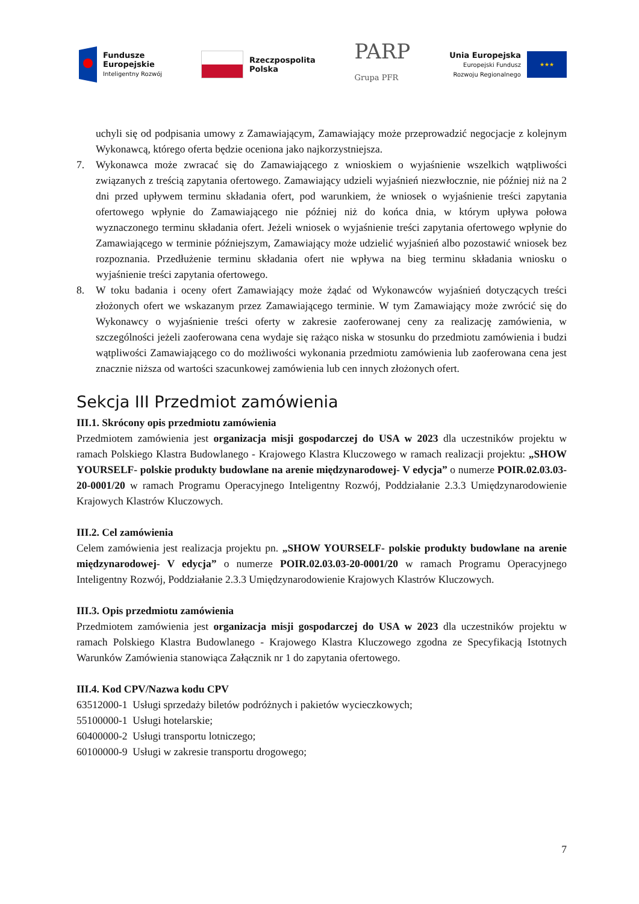Fundusze
Europejskie
Inteligentny Rozwój
Rzeczpospolita
Polska
PARP
Grupa PFR
Unia Europejska
Europejski Fundusz
Rozwoju Regionalnego
★★★
uchyli się od podpisania umowy z Zamawiającym, Zamawiający może przeprowadzić negocjacje z kolejnym Wykonawcą, którego oferta będzie oceniona jako najkorzystniejsza.
7. Wykonawca może zwracać się do Zamawiającego z wnioskiem o wyjaśnienie wszelkich wątpliwości związanych z treścią zapytania ofertowego. Zamawiający udzieli wyjaśnień niezwłocznie, nie później niż na 2 dni przed upływem terminu składania ofert, pod warunkiem, że wniosek o wyjaśnienie treści zapytania ofertowego wpłynie do Zamawiającego nie później niż do końca dnia, w którym upływa połowa wyznaczonego terminu składania ofert. Jeżeli wniosek o wyjaśnienie treści zapytania ofertowego wpłynie do Zamawiającego w terminie późniejszym, Zamawiający może udzielić wyjaśnień albo pozostawić wniosek bez rozpoznania. Przedłużenie terminu składania ofert nie wpływa na bieg terminu składania wniosku o wyjaśnienie treści zapytania ofertowego.
8. W toku badania i oceny ofert Zamawiający może żądać od Wykonawców wyjaśnień dotyczących treści złożonych ofert we wskazanym przez Zamawiającego terminie. W tym Zamawiający może zwrócić się do Wykonawcy o wyjaśnienie treści oferty w zakresie zaoferowanej ceny za realizację zamówienia, w szczególności jeżeli zaoferowana cena wydaje się rażąco niska w stosunku do przedmiotu zamówienia i budzi wątpliwości Zamawiającego co do możliwości wykonania przedmiotu zamówienia lub zaoferowana cena jest znacznie niższa od wartości szacunkowej zamówienia lub cen innych złożonych ofert.
Sekcja III Przedmiot zamówienia
III.1. Skrócony opis przedmiotu zamówienia
Przedmiotem zamówienia jest organizacja misji gospodarczej do USA w 2023 dla uczestników projektu w ramach Polskiego Klastra Budowlanego - Krajowego Klastra Kluczowego w ramach realizacji projektu: „SHOW YOURSELF- polskie produkty budowlane na arenie międzynarodowej- V edycja” o numerze POIR.02.03.03-20-0001/20 w ramach Programu Operacyjnego Inteligentny Rozwój, Poddziałanie 2.3.3 Umiędzynarodowienie Krajowych Klastrów Kluczowych.
III.2. Cel zamówienia
Celem zamówienia jest realizacja projektu pn. „SHOW YOURSELF- polskie produkty budowlane na arenie międzynarodowej- V edycja” o numerze POIR.02.03.03-20-0001/20 w ramach Programu Operacyjnego Inteligentny Rozwój, Poddziałanie 2.3.3 Umiędzynarodowienie Krajowych Klastrów Kluczowych.
III.3. Opis przedmiotu zamówienia
Przedmiotem zamówienia jest organizacja misji gospodarczej do USA w 2023 dla uczestników projektu w ramach Polskiego Klastra Budowlanego - Krajowego Klastra Kluczowego zgodna ze Specyfikacją Istotnych Warunków Zamówienia stanowiąca Załącznik nr 1 do zapytania ofertowego.
III.4. Kod CPV/Nazwa kodu CPV
63512000-1 Usługi sprzedaży biletów podróżnych i pakietów wycieczkowych;
55100000-1 Usługi hotelarskie;
60400000-2 Usługi transportu lotniczego;
60100000-9 Usługi w zakresie transportu drogowego;
7